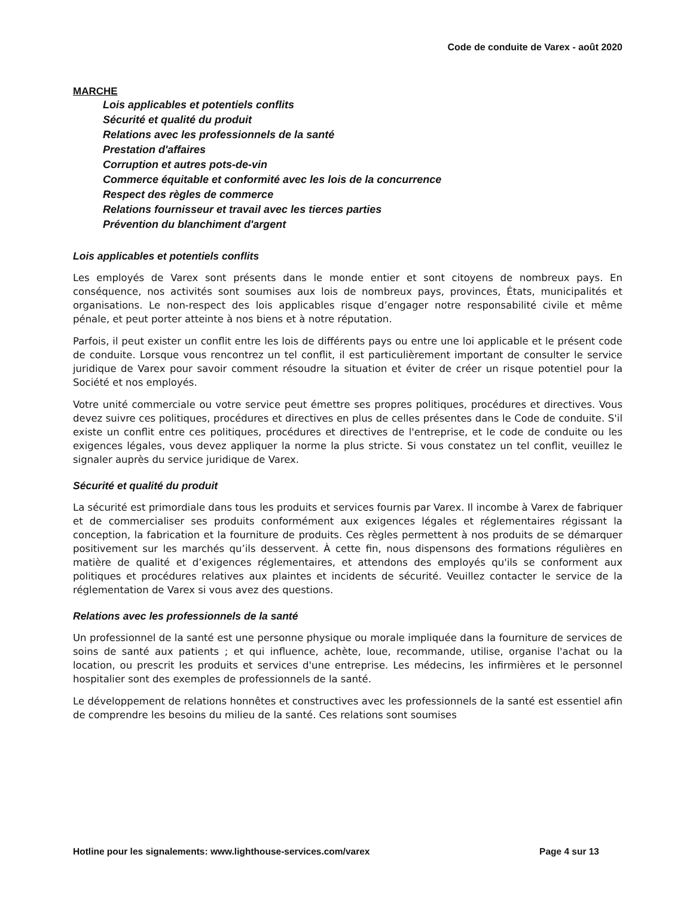Code de conduite de Varex - août 2020
MARCHE
Lois applicables et potentiels conflits
Sécurité et qualité du produit
Relations avec les professionnels de la santé
Prestation d'affaires
Corruption et autres pots-de-vin
Commerce équitable et conformité avec les lois de la concurrence
Respect des règles de commerce
Relations fournisseur et travail avec les tierces parties
Prévention du blanchiment d'argent
Lois applicables et potentiels conflits
Les employés de Varex sont présents dans le monde entier et sont citoyens de nombreux pays. En conséquence, nos activités sont soumises aux lois de nombreux pays, provinces, États, municipalités et organisations. Le non-respect des lois applicables risque d’engager notre responsabilité civile et même pénale, et peut porter atteinte à nos biens et à notre réputation.
Parfois, il peut exister un conflit entre les lois de différents pays ou entre une loi applicable et le présent code de conduite. Lorsque vous rencontrez un tel conflit, il est particulièrement important de consulter le service juridique de Varex pour savoir comment résoudre la situation et éviter de créer un risque potentiel pour la Société et nos employés.
Votre unité commerciale ou votre service peut émettre ses propres politiques, procédures et directives. Vous devez suivre ces politiques, procédures et directives en plus de celles présentes dans le Code de conduite. S'il existe un conflit entre ces politiques, procédures et directives de l'entreprise, et le code de conduite ou les exigences légales, vous devez appliquer la norme la plus stricte. Si vous constatez un tel conflit, veuillez le signaler auprès du service juridique de Varex.
Sécurité et qualité du produit
La sécurité est primordiale dans tous les produits et services fournis par Varex. Il incombe à Varex de fabriquer et de commercialiser ses produits conformément aux exigences légales et réglementaires régissant la conception, la fabrication et la fourniture de produits. Ces règles permettent à nos produits de se démarquer positivement sur les marchés qu’ils desservent. À cette fin, nous dispensons des formations régulières en matière de qualité et d’exigences réglementaires, et attendons des employés qu'ils se conforment aux politiques et procédures relatives aux plaintes et incidents de sécurité. Veuillez contacter le service de la réglementation de Varex si vous avez des questions.
Relations avec les professionnels de la santé
Un professionnel de la santé est une personne physique ou morale impliquée dans la fourniture de services de soins de santé aux patients ; et qui influence, achète, loue, recommande, utilise, organise l'achat ou la location, ou prescrit les produits et services d'une entreprise. Les médecins, les infirmières et le personnel hospitalier sont des exemples de professionnels de la santé.
Le développement de relations honnêtes et constructives avec les professionnels de la santé est essentiel afin de comprendre les besoins du milieu de la santé. Ces relations sont soumises
Hotline pour les signalements: www.lighthouse-services.com/varex Page 4 sur 13